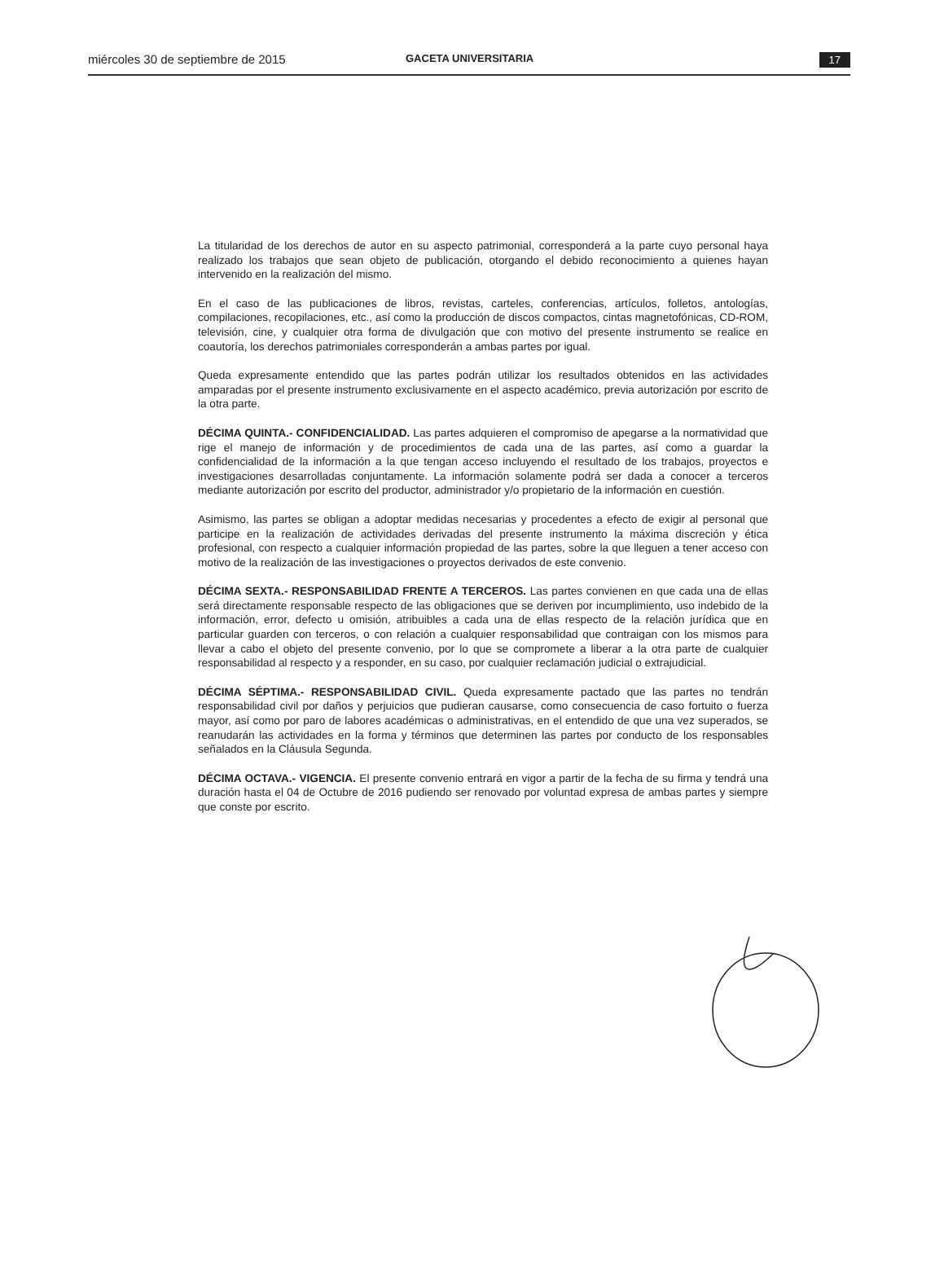miércoles 30 de septiembre de 2015
GACETA UNIVERSITARIA 17
La titularidad de los derechos de autor en su aspecto patrimonial, corresponderá a la parte cuyo personal haya realizado los trabajos que sean objeto de publicación, otorgando el debido reconocimiento a quienes hayan intervenido en la realización del mismo.
En el caso de las publicaciones de libros, revistas, carteles, conferencias, artículos, folletos, antologías, compilaciones, recopilaciones, etc., así como la producción de discos compactos, cintas magnetofónicas, CD-ROM, televisión, cine, y cualquier otra forma de divulgación que con motivo del presente instrumento se realice en coautoría, los derechos patrimoniales corresponderán a ambas partes por igual.
Queda expresamente entendido que las partes podrán utilizar los resultados obtenidos en las actividades amparadas por el presente instrumento exclusivamente en el aspecto académico, previa autorización por escrito de la otra parte.
DÉCIMA QUINTA.- CONFIDENCIALIDAD. Las partes adquieren el compromiso de apegarse a la normatividad que rige el manejo de información y de procedimientos de cada una de las partes, así como a guardar la confidencialidad de la información a la que tengan acceso incluyendo el resultado de los trabajos, proyectos e investigaciones desarrolladas conjuntamente. La información solamente podrá ser dada a conocer a terceros mediante autorización por escrito del productor, administrador y/o propietario de la información en cuestión.
Asimismo, las partes se obligan a adoptar medidas necesarias y procedentes a efecto de exigir al personal que participe en la realización de actividades derivadas del presente instrumento la máxima discreción y ética profesional, con respecto a cualquier información propiedad de las partes, sobre la que lleguen a tener acceso con motivo de la realización de las investigaciones o proyectos derivados de este convenio.
DÉCIMA SEXTA.- RESPONSABILIDAD FRENTE A TERCEROS. Las partes convienen en que cada una de ellas será directamente responsable respecto de las obligaciones que se deriven por incumplimiento, uso indebido de la información, error, defecto u omisión, atribuibles a cada una de ellas respecto de la relación jurídica que en particular guarden con terceros, o con relación a cualquier responsabilidad que contraigan con los mismos para llevar a cabo el objeto del presente convenio, por lo que se compromete a liberar a la otra parte de cualquier responsabilidad al respecto y a responder, en su caso, por cualquier reclamación judicial o extrajudicial.
DÉCIMA SÉPTIMA.- RESPONSABILIDAD CIVIL. Queda expresamente pactado que las partes no tendrán responsabilidad civil por daños y perjuicios que pudieran causarse, como consecuencia de caso fortuito o fuerza mayor, así como por paro de labores académicas o administrativas, en el entendido de que una vez superados, se reanudarán las actividades en la forma y términos que determinen las partes por conducto de los responsables señalados en la Cláusula Segunda.
DÉCIMA OCTAVA.- VIGENCIA. El presente convenio entrará en vigor a partir de la fecha de su firma y tendrá una duración hasta el 04 de Octubre de 2016 pudiendo ser renovado por voluntad expresa de ambas partes y siempre que conste por escrito.